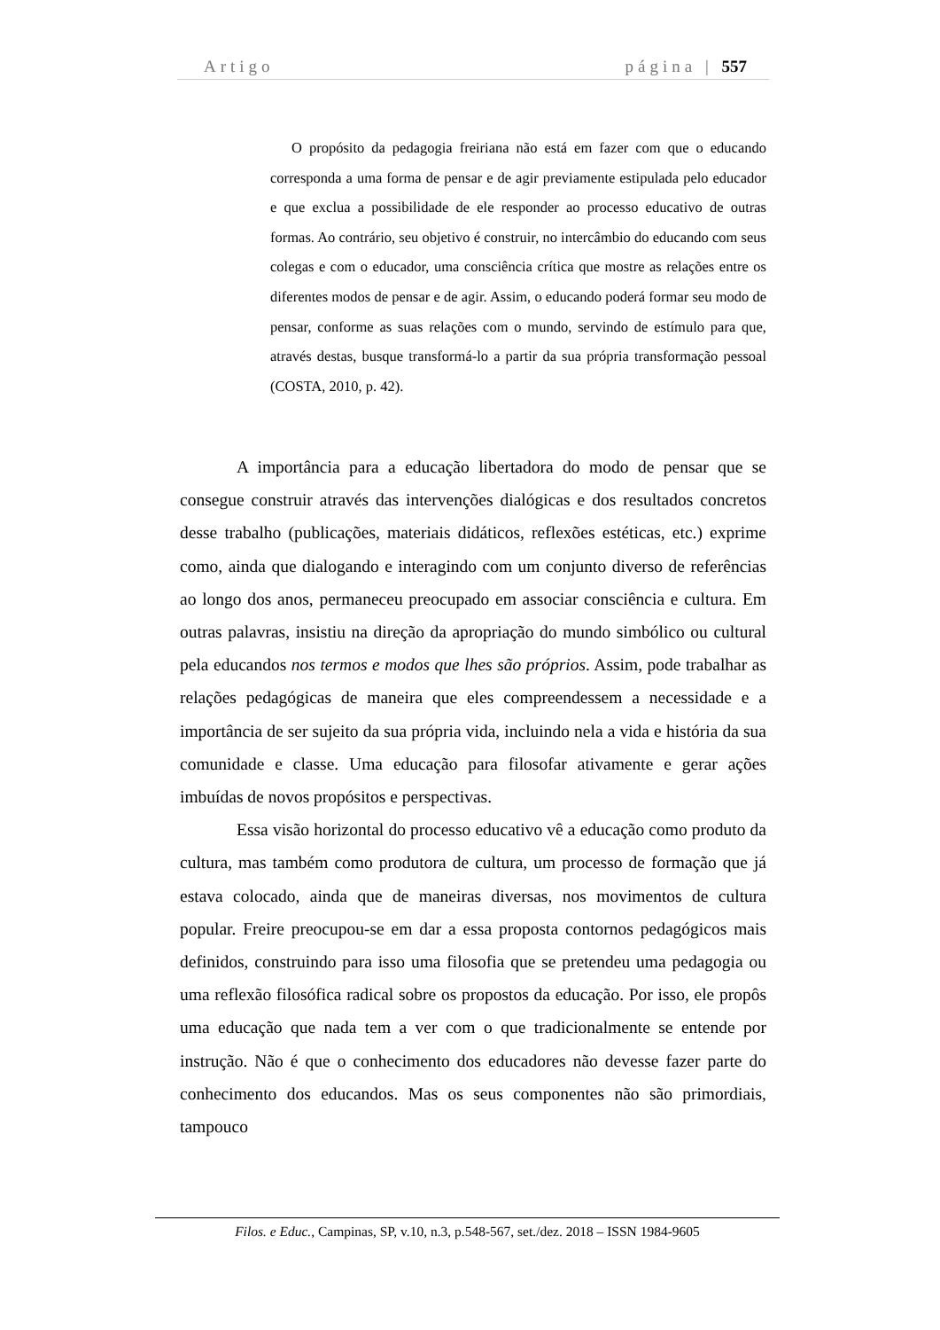Artigo página | 557
O propósito da pedagogia freiriana não está em fazer com que o educando corresponda a uma forma de pensar e de agir previamente estipulada pelo educador e que exclua a possibilidade de ele responder ao processo educativo de outras formas. Ao contrário, seu objetivo é construir, no intercâmbio do educando com seus colegas e com o educador, uma consciência crítica que mostre as relações entre os diferentes modos de pensar e de agir. Assim, o educando poderá formar seu modo de pensar, conforme as suas relações com o mundo, servindo de estímulo para que, através destas, busque transformá-lo a partir da sua própria transformação pessoal (COSTA, 2010, p. 42).
A importância para a educação libertadora do modo de pensar que se consegue construir através das intervenções dialógicas e dos resultados concretos desse trabalho (publicações, materiais didáticos, reflexões estéticas, etc.) exprime como, ainda que dialogando e interagindo com um conjunto diverso de referências ao longo dos anos, permaneceu preocupado em associar consciência e cultura. Em outras palavras, insistiu na direção da apropriação do mundo simbólico ou cultural pela educandos nos termos e modos que lhes são próprios. Assim, pode trabalhar as relações pedagógicas de maneira que eles compreendessem a necessidade e a importância de ser sujeito da sua própria vida, incluindo nela a vida e história da sua comunidade e classe. Uma educação para filosofar ativamente e gerar ações imbuídas de novos propósitos e perspectivas.
Essa visão horizontal do processo educativo vê a educação como produto da cultura, mas também como produtora de cultura, um processo de formação que já estava colocado, ainda que de maneiras diversas, nos movimentos de cultura popular. Freire preocupou-se em dar a essa proposta contornos pedagógicos mais definidos, construindo para isso uma filosofia que se pretendeu uma pedagogia ou uma reflexão filosófica radical sobre os propostos da educação. Por isso, ele propôs uma educação que nada tem a ver com o que tradicionalmente se entende por instrução. Não é que o conhecimento dos educadores não devesse fazer parte do conhecimento dos educandos. Mas os seus componentes não são primordiais, tampouco
Filos. e Educ., Campinas, SP, v.10, n.3, p.548-567, set./dez. 2018 – ISSN 1984-9605